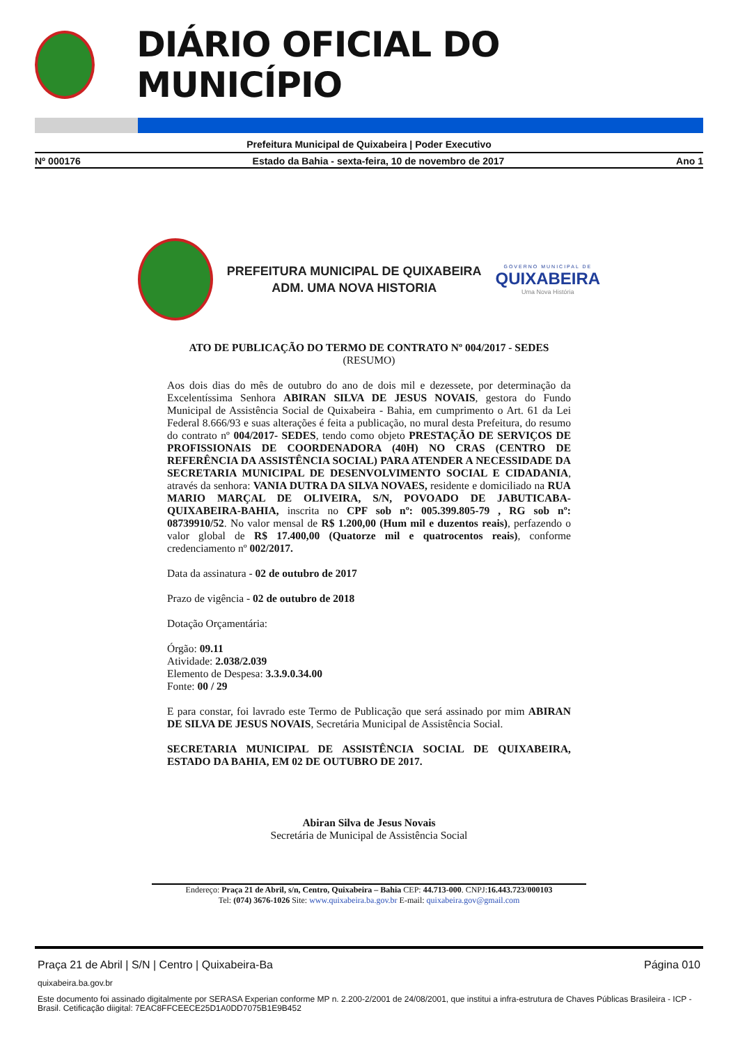DIÁRIO OFICIAL DO MUNICÍPIO
Prefeitura Municipal de Quixabeira | Poder Executivo
Nº 000176 Estado da Bahia - sexta-feira, 10 de novembro de 2017 Ano 1
PREFEITURA MUNICIPAL DE QUIXABEIRA
ADM. UMA NOVA HISTORIA
GOVERNO MUNICIPAL DE
QUIXABEIRA
Uma Nova História
ATO DE PUBLICAÇÃO DO TERMO DE CONTRATO Nº 004/2017 - SEDES
(RESUMO)
Aos dois dias do mês de outubro do ano de dois mil e dezessete, por determinação da Excelentíssima Senhora ABIRAN SILVA DE JESUS NOVAIS, gestora do Fundo Municipal de Assistência Social de Quixabeira - Bahia, em cumprimento o Art. 61 da Lei Federal 8.666/93 e suas alterações é feita a publicação, no mural desta Prefeitura, do resumo do contrato nº 004/2017- SEDES, tendo como objeto PRESTAÇÃO DE SERVIÇOS DE PROFISSIONAIS DE COORDENADORA (40H) NO CRAS (CENTRO DE REFERÊNCIA DA ASSISTÊNCIA SOCIAL) PARA ATENDER A NECESSIDADE DA SECRETARIA MUNICIPAL DE DESENVOLVIMENTO SOCIAL E CIDADANIA, através da senhora: VANIA DUTRA DA SILVA NOVAES, residente e domiciliado na RUA MARIO MARÇAL DE OLIVEIRA, S/N, POVOADO DE JABUTICABA-QUIXABEIRA-BAHIA, inscrita no CPF sob nº: 005.399.805-79 , RG sob nº: 08739910/52. No valor mensal de R$ 1.200,00 (Hum mil e duzentos reais), perfazendo o valor global de R$ 17.400,00 (Quatorze mil e quatrocentos reais), conforme credenciamento nº 002/2017.
Data da assinatura - 02 de outubro de 2017
Prazo de vigência - 02 de outubro de 2018
Dotação Orçamentária:
Órgão: 09.11
Atividade: 2.038/2.039
Elemento de Despesa: 3.3.9.0.34.00
Fonte: 00 / 29
E para constar, foi lavrado este Termo de Publicação que será assinado por mim ABIRAN DE SILVA DE JESUS NOVAIS, Secretária Municipal de Assistência Social.
SECRETARIA MUNICIPAL DE ASSISTÊNCIA SOCIAL DE QUIXABEIRA, ESTADO DA BAHIA, EM 02 DE OUTUBRO DE 2017.
Abiran Silva de Jesus Novais
Secretária de Municipal de Assistência Social
Endereço: Praça 21 de Abril, s/n, Centro, Quixabeira – Bahia CEP: 44.713-000. CNPJ:16.443.723/000103
Tel: (074) 3676-1026 Site: www.quixabeira.ba.gov.br E-mail: quixabeira.gov@gmail.com
Praça 21 de Abril | S/N | Centro | Quixabeira-Ba Página 010
quixabeira.ba.gov.br
Este documento foi assinado digitalmente por SERASA Experian conforme MP n. 2.200-2/2001 de 24/08/2001, que institui a infra-estrutura de Chaves Públicas Brasileira - ICP - Brasil. Cetificação diigital: 7EAC8FFCEECE25D1A0DD7075B1E9B452